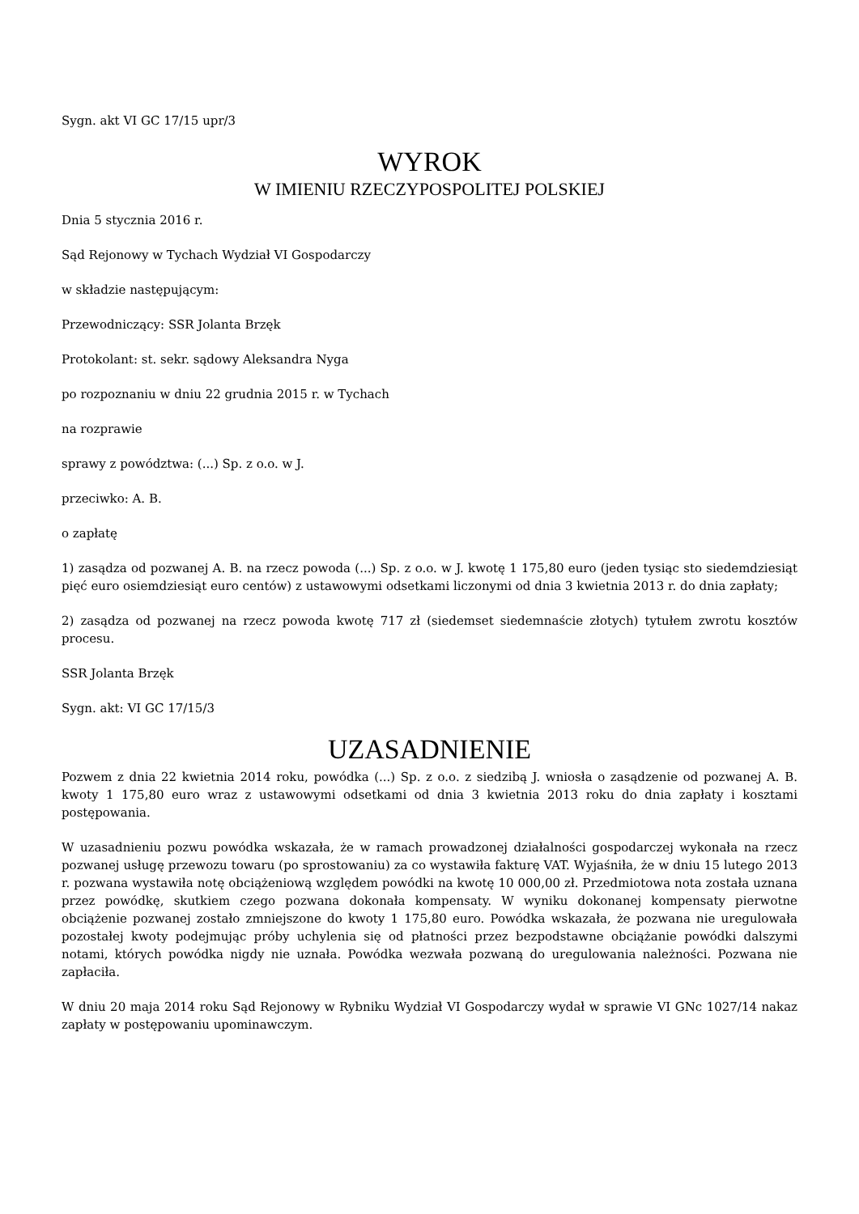Sygn. akt VI GC 17/15 upr/3
WYROK
W IMIENIU RZECZYPOSPOLITEJ POLSKIEJ
Dnia 5 stycznia 2016 r.
Sąd Rejonowy w Tychach Wydział VI Gospodarczy
w składzie następującym:
Przewodniczący: SSR Jolanta Brzęk
Protokolant: st. sekr. sądowy Aleksandra Nyga
po rozpoznaniu w dniu 22 grudnia 2015 r. w Tychach
na rozprawie
sprawy z powództwa: (...) Sp. z o.o. w J.
przeciwko: A. B.
o zapłatę
1) zasądza od pozwanej A. B. na rzecz powoda (...) Sp. z o.o. w J. kwotę 1 175,80 euro (jeden tysiąc sto siedemdziesiąt pięć euro osiemdziesiąt euro centów) z ustawowymi odsetkami liczonymi od dnia 3 kwietnia 2013 r. do dnia zapłaty;
2) zasądza od pozwanej na rzecz powoda kwotę 717 zł (siedemset siedemnaście złotych) tytułem zwrotu kosztów procesu.
SSR Jolanta Brzęk
Sygn. akt: VI GC 17/15/3
UZASADNIENIE
Pozwem z dnia 22 kwietnia 2014 roku, powódka (...) Sp. z o.o. z siedzibą J. wniosła o zasądzenie od pozwanej A. B. kwoty 1 175,80 euro wraz z ustawowymi odsetkami od dnia 3 kwietnia 2013 roku do dnia zapłaty i kosztami postępowania.
W uzasadnieniu pozwu powódka wskazała, że w ramach prowadzonej działalności gospodarczej wykonała na rzecz pozwanej usługę przewozu towaru (po sprostowaniu) za co wystawiła fakturę VAT. Wyjaśniła, że w dniu 15 lutego 2013 r. pozwana wystawiła notę obciążeniową względem powódki na kwotę 10 000,00 zł. Przedmiotowa nota została uznana przez powódkę, skutkiem czego pozwana dokonała kompensaty. W wyniku dokonanej kompensaty pierwotne obciążenie pozwanej zostało zmniejszone do kwoty 1 175,80 euro. Powódka wskazała, że pozwana nie uregulowała pozostałej kwoty podejmując próby uchylenia się od płatności przez bezpodstawne obciążanie powódki dalszymi notami, których powódka nigdy nie uznała. Powódka wezwała pozwaną do uregulowania należności. Pozwana nie zapłaciła.
W dniu 20 maja 2014 roku Sąd Rejonowy w Rybniku Wydział VI Gospodarczy wydał w sprawie VI GNc 1027/14 nakaz zapłaty w postępowaniu upominawczym.